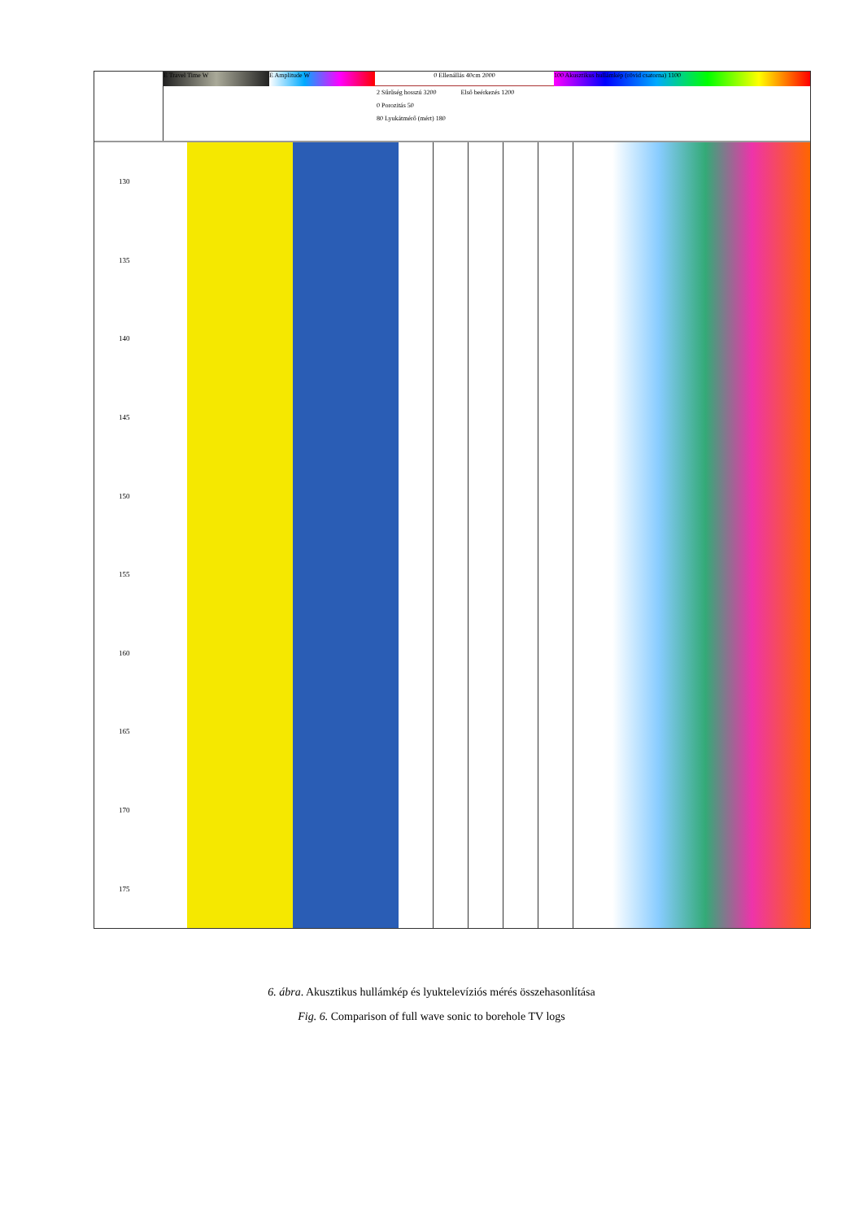E Travel Time W E Amplitude W 0 Ellenállás 40cm 2000 100 Akusztikus hullámkép (rövid csatorna) 1100
2 Sűrűség hosszú 3200 Első beérkezés 1200
0 Porozitás 50
80 Lyukátmérő (mért) 180
130
135
140
145
150
155
160
165
170
175
6. ábra. Akusztikus hullámkép és lyuktelevíziós mérés összehasonlítása
Fig. 6. Comparison of full wave sonic to borehole TV logs